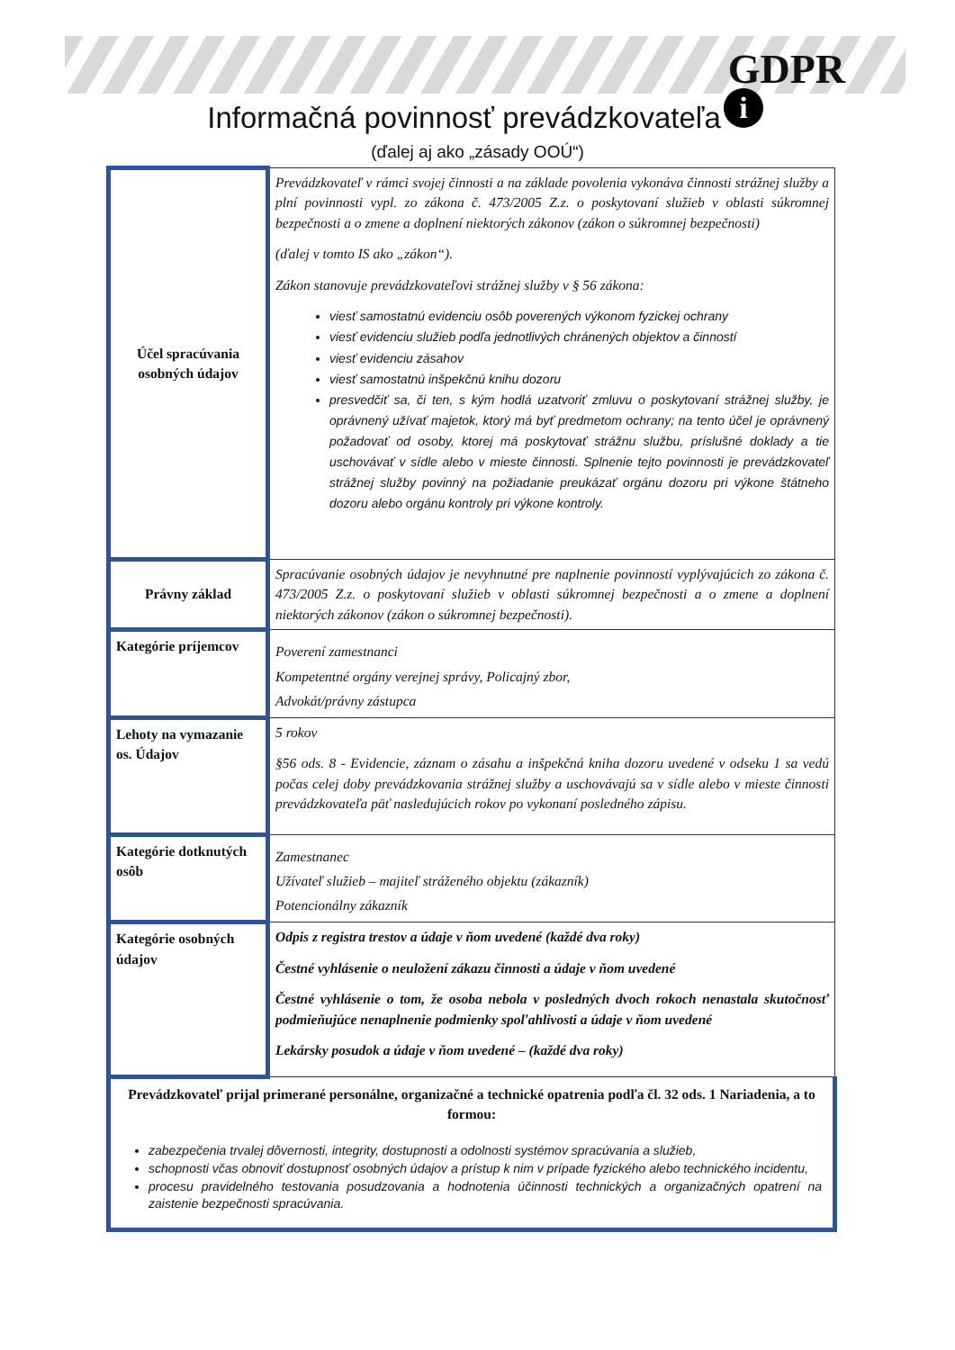GDPR
i
Informačná povinnosť prevádzkovateľa
(ďalej aj ako „zásady OOÚ“)
| Účel spracúvania osobných údajov | Prevádzkovateľ v rámci svojej činnosti a na základe povolenia vykonáva činnosti strážnej služby a plní povinnosti vypl. zo zákona č. 473/2005 Z.z. o poskytovaní služieb v oblasti súkromnej bezpečnosti a o zmene a doplnení niektorých zákonov (zákon o súkromnej bezpečnosti) (ďalej v tomto IS ako „zákon“). Zákon stanovuje prevádzkovateľovi strážnej služby v § 56 zákona: viesť samostatnú evidenciu osôb poverených výkonom fyzickej ochrany viesť evidenciu služieb podľa jednotlivých chránených objektov a činností viesť evidenciu zásahov viesť samostatnú inšpekčnú knihu dozoru presvedčiť sa, či ten, s kým hodlá uzatvoriť zmluvu o poskytovaní strážnej služby, je oprávnený užívať majetok, ktorý má byť predmetom ochrany; na tento účel je oprávnený požadovať od osoby, ktorej má poskytovať strážnu službu, príslušné doklady a tie uschovávať v sídle alebo v mieste činnosti. Splnenie tejto povinnosti je prevádzkovateľ strážnej služby povinný na požiadanie preukázať orgánu dozoru pri výkone štátneho dozoru alebo orgánu kontroly pri výkone kontroly. |
| Právny základ | Spracúvanie osobných údajov je nevyhnutné pre naplnenie povinností vyplývajúcich zo zákona č. 473/2005 Z.z. o poskytovaní služieb v oblasti súkromnej bezpečnosti a o zmene a doplnení niektorých zákonov (zákon o súkromnej bezpečnosti). |
| Kategórie príjemcov | Poverení zamestnanci Kompetentné orgány verejnej správy, Policajný zbor, Advokát/právny zástupca |
| Lehoty na vymazanie os. Údajov | 5 rokov §56 ods. 8 - Evidencie, záznam o zásahu a inšpekčná kniha dozoru uvedené v odseku 1 sa vedú počas celej doby prevádzkovania strážnej služby a uschovávajú sa v sídle alebo v mieste činnosti prevádzkovateľa päť nasledujúcich rokov po vykonaní posledného zápisu. |
| Kategórie dotknutých osôb | Zamestnanec Užívateľ služieb – majiteľ stráženého objektu (zákazník) Potencionálny zákazník |
| Kategórie osobných údajov | Odpis z registra trestov a údaje v ňom uvedené (každé dva roky) Čestné vyhlásenie o neuložení zákazu činnosti a údaje v ňom uvedené Čestné vyhlásenie o tom, že osoba nebola v posledných dvoch rokoch nenastala skutočnosť podmieňujúce nenaplnenie podmienky spoľahlivosti a údaje v ňom uvedené Lekársky posudok a údaje v ňom uvedené – (každé dva roky) |
| Prevádzkovateľ prijal primerané personálne, organizačné a technické opatrenia podľa čl. 32 ods. 1 Nariadenia, a to formou: zabezpečenia trvalej dôvernosti, integrity, dostupnosti a odolnosti systémov spracúvania a služieb, schopnosti včas obnoviť dostupnosť osobných údajov a prístup k nim v prípade fyzického alebo technického incidentu, procesu pravidelného testovania posudzovania a hodnotenia účinnosti technických a organizačných opatrení na zaistenie bezpečnosti spracúvania. | |